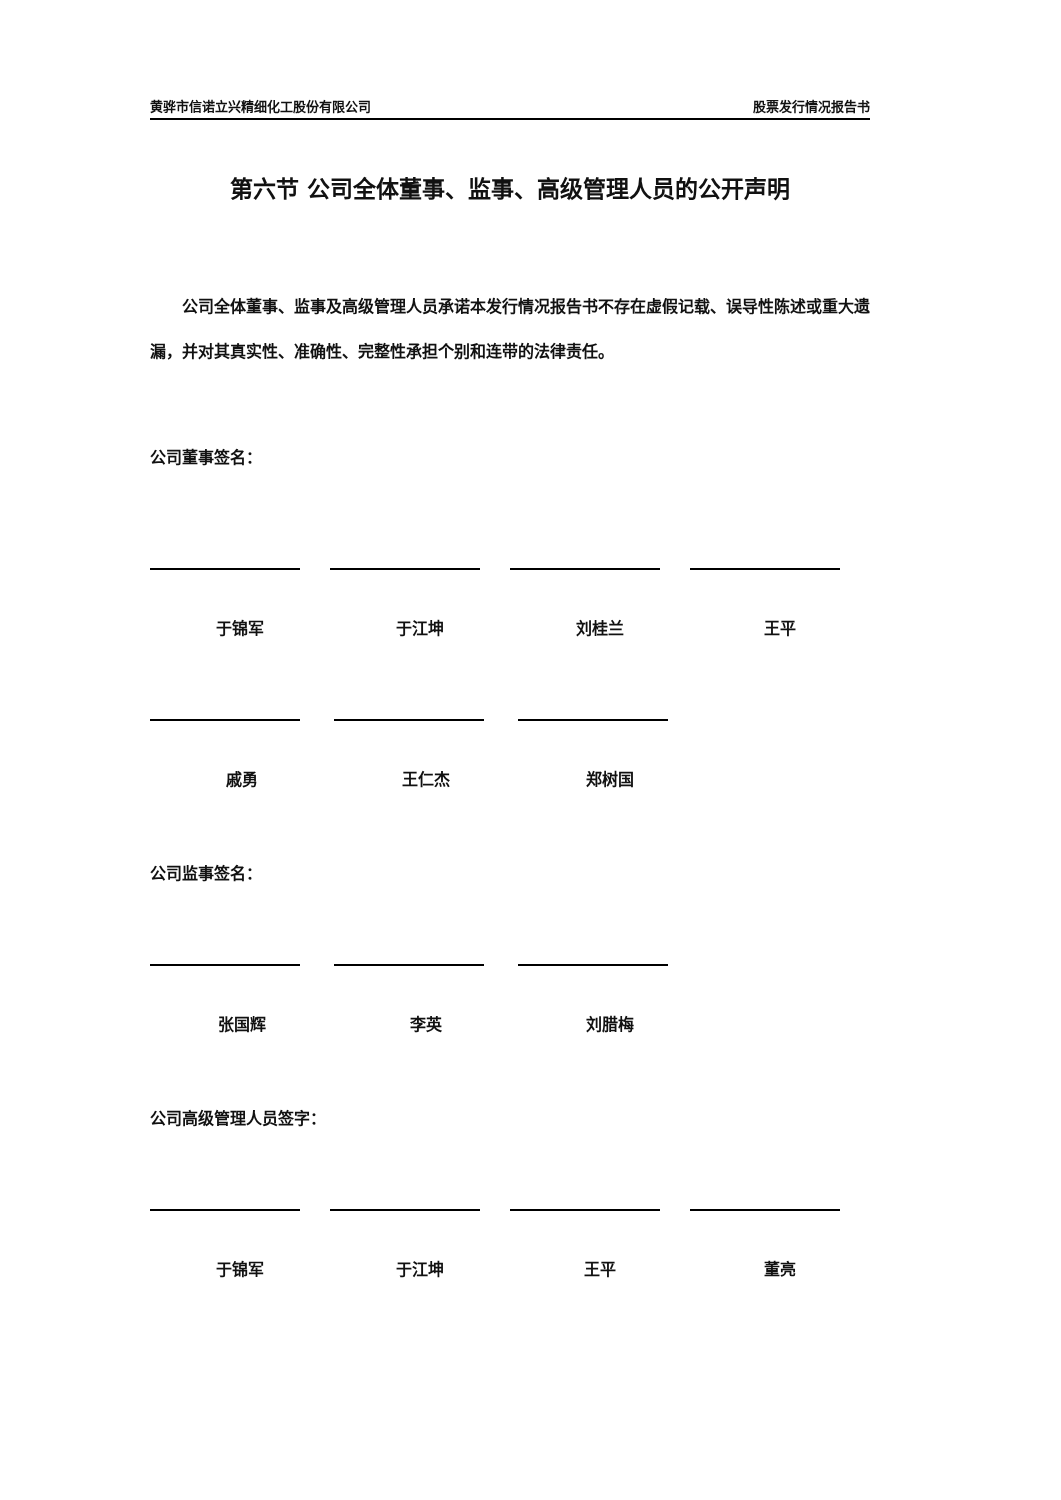黄骅市信诺立兴精细化工股份有限公司 股票发行情况报告书
第六节 公司全体董事、监事、高级管理人员的公开声明
公司全体董事、监事及高级管理人员承诺本发行情况报告书不存在虚假记载、误导性陈述或重大遗漏，并对其真实性、准确性、完整性承担个别和连带的法律责任。
公司董事签名：
于锦军 于江坤 刘桂兰 王平
戚勇 王仁杰 郑树国
公司监事签名：
张国辉 李英 刘腊梅
公司高级管理人员签字：
于锦军 于江坤 王平 董亮